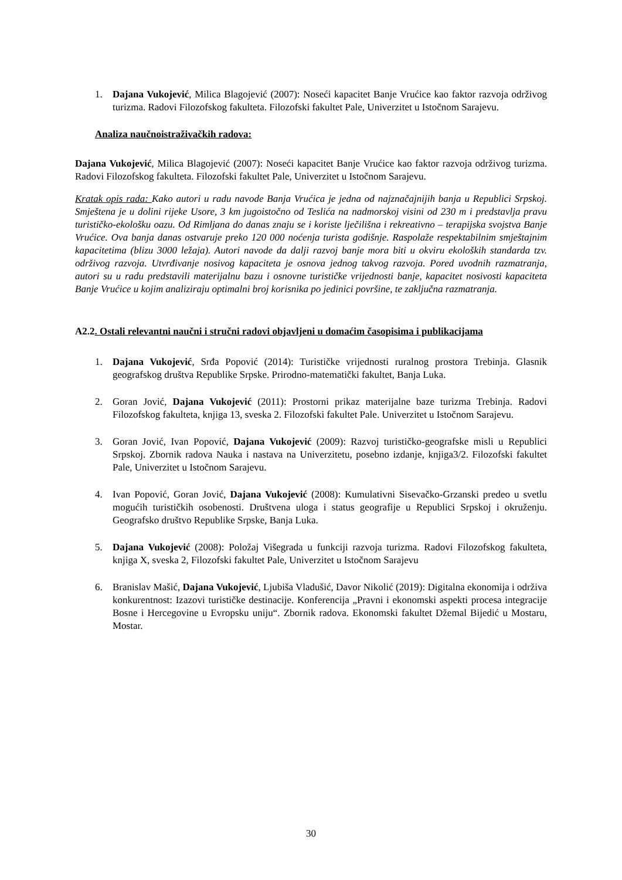1. Dajana Vukojević, Milica Blagojević (2007): Noseći kapacitet Banje Vrućice kao faktor razvoja održivog turizma. Radovi Filozofskog fakulteta. Filozofski fakultet Pale, Univerzitet u Istočnom Sarajevu.
Analiza naučnoistraživačkih radova:
Dajana Vukojević, Milica Blagojević (2007): Noseći kapacitet Banje Vrućice kao faktor razvoja održivog turizma. Radovi Filozofskog fakulteta. Filozofski fakultet Pale, Univerzitet u Istočnom Sarajevu.
Kratak opis rada: Kako autori u radu navode Banja Vrućica je jedna od najznačajnijih banja u Republici Srpskoj. Smještena je u dolini rijeke Usore, 3 km jugoistočno od Teslića na nadmorskoj visini od 230 m i predstavlja pravu turističko-ekološku oazu. Od Rimljana do danas znaju se i koriste lječilišna i rekreativno – terapijska svojstva Banje Vrućice. Ova banja danas ostvaruje preko 120 000 noćenja turista godišnje. Raspolaže respektabilnim smještajnim kapacitetima (blizu 3000 ležaja). Autori navode da dalji razvoj banje mora biti u okviru ekoloških standarda tzv. održivog razvoja. Utvrđivanje nosivog kapaciteta je osnova jednog takvog razvoja. Pored uvodnih razmatranja, autori su u radu predstavili materijalnu bazu i osnovne turističke vrijednosti banje, kapacitet nosivosti kapaciteta Banje Vrućice u kojim analiziraju optimalni broj korisnika po jedinici površine, te zaključna razmatranja.
A2.2. Ostali relevantni naučni i stručni radovi objavljeni u domaćim časopisima i publikacijama
1. Dajana Vukojević, Srđa Popović (2014): Turističke vrijednosti ruralnog prostora Trebinja. Glasnik geografskog društva Republike Srpske. Prirodno-matematički fakultet, Banja Luka.
2. Goran Jović, Dajana Vukojević (2011): Prostorni prikaz materijalne baze turizma Trebinja. Radovi Filozofskog fakulteta, knjiga 13, sveska 2. Filozofski fakultet Pale. Univerzitet u Istočnom Sarajevu.
3. Goran Jović, Ivan Popović, Dajana Vukojević (2009): Razvoj turističko-geografske misli u Republici Srpskoj. Zbornik radova Nauka i nastava na Univerzitetu, posebno izdanje, knjiga3/2. Filozofski fakultet Pale, Univerzitet u Istočnom Sarajevu.
4. Ivan Popović, Goran Jović, Dajana Vukojević (2008): Kumulativni Sisevačko-Grzanski predeo u svetlu mogućih turističkih osobenosti. Društvena uloga i status geografije u Republici Srpskoj i okruženju. Geografsko društvo Republike Srpske, Banja Luka.
5. Dajana Vukojević (2008): Položaj Višegrada u funkciji razvoja turizma. Radovi Filozofskog fakulteta, knjiga X, sveska 2, Filozofski fakultet Pale, Univerzitet u Istočnom Sarajevu
6. Branislav Mašić, Dajana Vukojević, Ljubiša Vladušić, Davor Nikolić (2019): Digitalna ekonomija i održiva konkurentnost: Izazovi turističke destinacije. Konferencija „Pravni i ekonomski aspekti procesa integracije Bosne i Hercegovine u Evropsku uniju“. Zbornik radova. Ekonomski fakultet Džemal Bijedić u Mostaru, Mostar.
30